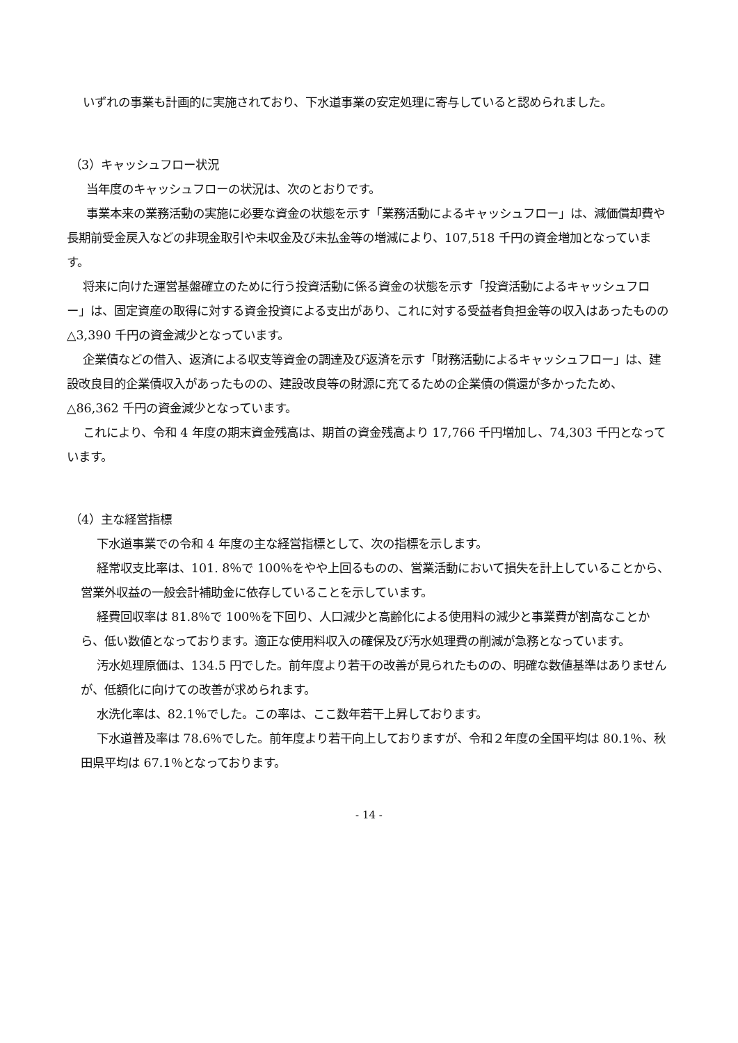いずれの事業も計画的に実施されており、下水道事業の安定処理に寄与していると認められました。
（3）キャッシュフロー状況
当年度のキャッシュフローの状況は、次のとおりです。
事業本来の業務活動の実施に必要な資金の状態を示す「業務活動によるキャッシュフロー」は、減価償却費や長期前受金戻入などの非現金取引や未収金及び未払金等の増減により、107,518 千円の資金増加となっています。
将来に向けた運営基盤確立のために行う投資活動に係る資金の状態を示す「投資活動によるキャッシュフロー」は、固定資産の取得に対する資金投資による支出があり、これに対する受益者負担金等の収入はあったものの△3,390 千円の資金減少となっています。
企業債などの借入、返済による収支等資金の調達及び返済を示す「財務活動によるキャッシュフロー」は、建設改良目的企業債収入があったものの、建設改良等の財源に充てるための企業債の償還が多かったため、△86,362 千円の資金減少となっています。
これにより、令和 4 年度の期末資金残高は、期首の資金残高より 17,766 千円増加し、74,303 千円となっています。
（4）主な経営指標
下水道事業での令和 4 年度の主な経営指標として、次の指標を示します。
経常収支比率は、101. 8％で 100％をやや上回るものの、営業活動において損失を計上していることから、営業外収益の一般会計補助金に依存していることを示しています。
経費回収率は 81.8％で 100％を下回り、人口減少と高齢化による使用料の減少と事業費が割高なことから、低い数値となっております。適正な使用料収入の確保及び汚水処理費の削減が急務となっています。
汚水処理原価は、134.5 円でした。前年度より若干の改善が見られたものの、明確な数値基準はありませんが、低額化に向けての改善が求められます。
水洗化率は、82.1％でした。この率は、ここ数年若干上昇しております。
下水道普及率は 78.6％でした。前年度より若干向上しておりますが、令和２年度の全国平均は 80.1％、秋田県平均は 67.1％となっております。
- 14 -